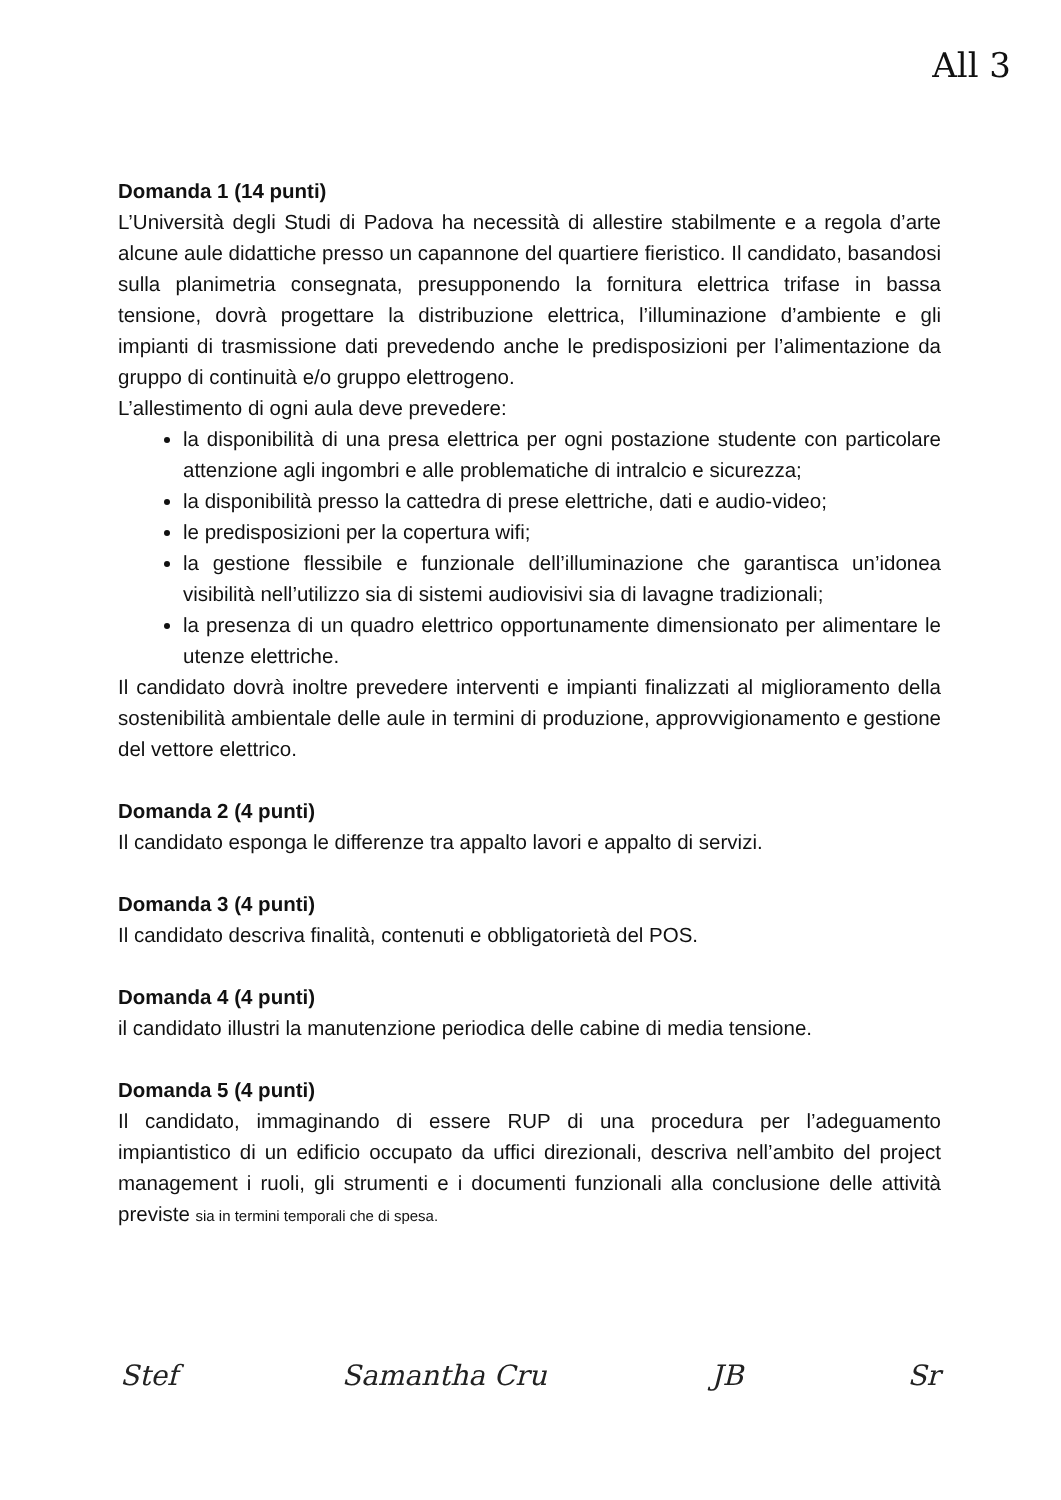All 3
Domanda 1 (14 punti)
L’Università degli Studi di Padova ha necessità di allestire stabilmente e a regola d’arte alcune aule didattiche presso un capannone del quartiere fieristico. Il candidato, basandosi sulla planimetria consegnata, presupponendo la fornitura elettrica trifase in bassa tensione, dovrà progettare la distribuzione elettrica, l’illuminazione d’ambiente e gli impianti di trasmissione dati prevedendo anche le predisposizioni per l’alimentazione da gruppo di continuità e/o gruppo elettrogeno.
L’allestimento di ogni aula deve prevedere:
la disponibilità di una presa elettrica per ogni postazione studente con particolare attenzione agli ingombri e alle problematiche di intralcio e sicurezza;
la disponibilità presso la cattedra di prese elettriche, dati e audio-video;
le predisposizioni per la copertura wifi;
la gestione flessibile e funzionale dell’illuminazione che garantisca un’idonea visibilità nell’utilizzo sia di sistemi audiovisivi sia di lavagne tradizionali;
la presenza di un quadro elettrico opportunamente dimensionato per alimentare le utenze elettriche.
Il candidato dovrà inoltre prevedere interventi e impianti finalizzati al miglioramento della sostenibilità ambientale delle aule in termini di produzione, approvvigionamento e gestione del vettore elettrico.
Domanda 2 (4 punti)
Il candidato esponga le differenze tra appalto lavori e appalto di servizi.
Domanda 3 (4 punti)
Il candidato descriva finalità, contenuti e obbligatorietà del POS.
Domanda 4 (4 punti)
il candidato illustri la manutenzione periodica delle cabine di media tensione.
Domanda 5 (4 punti)
Il candidato, immaginando di essere RUP di una procedura per l’adeguamento impiantistico di un edificio occupato da uffici direzionali, descriva nell’ambito del project management i ruoli, gli strumenti e i documenti funzionali alla conclusione delle attività previste sia in termini temporali che di spesa.
Stef Samantha Cru JB Sr